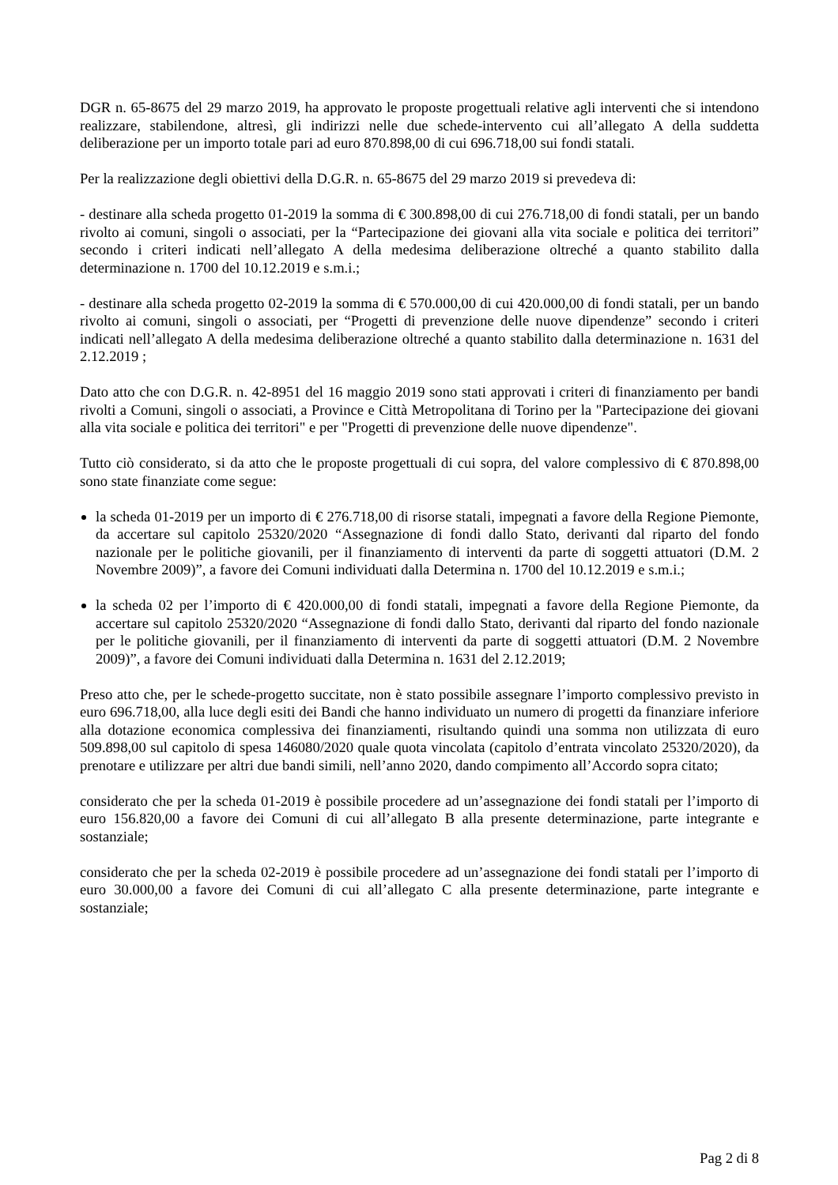DGR n. 65-8675 del 29 marzo 2019, ha approvato le proposte progettuali relative agli interventi che si intendono realizzare, stabilendone, altresì, gli indirizzi nelle due schede-intervento cui all’allegato A della suddetta deliberazione per un importo totale pari ad euro 870.898,00 di cui 696.718,00 sui fondi statali.
Per la realizzazione degli obiettivi della D.G.R. n. 65-8675 del 29 marzo 2019 si prevedeva di:
- destinare alla scheda progetto 01-2019 la somma di € 300.898,00 di cui 276.718,00 di fondi statali, per un bando rivolto ai comuni, singoli o associati, per la “Partecipazione dei giovani alla vita sociale e politica dei territori” secondo i criteri indicati nell’allegato A della medesima deliberazione oltreché a quanto stabilito dalla determinazione n. 1700 del 10.12.2019 e s.m.i.;
- destinare alla scheda progetto 02-2019 la somma di € 570.000,00 di cui 420.000,00 di fondi statali, per un bando rivolto ai comuni, singoli o associati, per “Progetti di prevenzione delle nuove dipendenze” secondo i criteri indicati nell’allegato A della medesima deliberazione oltreché a quanto stabilito dalla determinazione n. 1631 del 2.12.2019 ;
Dato atto che con D.G.R. n. 42-8951 del 16 maggio 2019 sono stati approvati i criteri di finanziamento per bandi rivolti a Comuni, singoli o associati, a Province e Città Metropolitana di Torino per la "Partecipazione dei giovani alla vita sociale e politica dei territori" e per "Progetti di prevenzione delle nuove dipendenze".
Tutto ciò considerato, si da atto che le proposte progettuali di cui sopra, del valore complessivo di € 870.898,00 sono state finanziate come segue:
la scheda 01-2019 per un importo di € 276.718,00 di risorse statali, impegnati a favore della Regione Piemonte, da accertare sul capitolo 25320/2020 “Assegnazione di fondi dallo Stato, derivanti dal riparto del fondo nazionale per le politiche giovanili, per il finanziamento di interventi da parte di soggetti attuatori (D.M. 2 Novembre 2009)”, a favore dei Comuni individuati dalla Determina n. 1700 del 10.12.2019 e s.m.i.;
la scheda 02 per l’importo di € 420.000,00 di fondi statali, impegnati a favore della Regione Piemonte, da accertare sul capitolo 25320/2020 “Assegnazione di fondi dallo Stato, derivanti dal riparto del fondo nazionale per le politiche giovanili, per il finanziamento di interventi da parte di soggetti attuatori (D.M. 2 Novembre 2009)”, a favore dei Comuni individuati dalla Determina n. 1631 del 2.12.2019;
Preso atto che, per le schede-progetto succitate, non è stato possibile assegnare l’importo complessivo previsto in euro 696.718,00, alla luce degli esiti dei Bandi che hanno individuato un numero di progetti da finanziare inferiore alla dotazione economica complessiva dei finanziamenti, risultando quindi una somma non utilizzata di euro 509.898,00 sul capitolo di spesa 146080/2020 quale quota vincolata (capitolo d’entrata vincolato 25320/2020), da prenotare e utilizzare per altri due bandi simili, nell’anno 2020, dando compimento all’Accordo sopra citato;
considerato che per la scheda 01-2019 è possibile procedere ad un’assegnazione dei fondi statali per l’importo di euro 156.820,00 a favore dei Comuni di cui all’allegato B alla presente determinazione, parte integrante e sostanziale;
considerato che per la scheda 02-2019 è possibile procedere ad un’assegnazione dei fondi statali per l’importo di euro 30.000,00 a favore dei Comuni di cui all’allegato C alla presente determinazione, parte integrante e sostanziale;
Pag 2 di 8